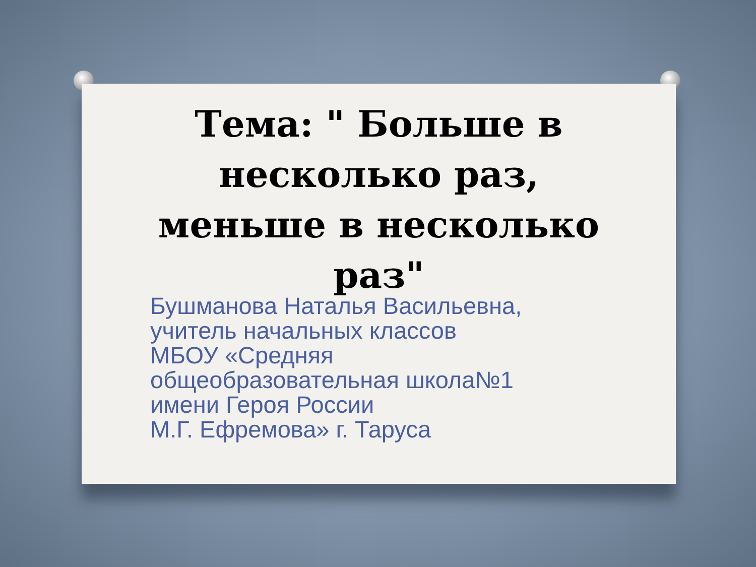Тема: " Больше в несколько раз, меньше в несколько раз"
Бушманова Наталья Васильевна,
учитель начальных классов
МБОУ «Средняя
общеобразовательная школа№1
имени Героя России
М.Г. Ефремова» г. Таруса